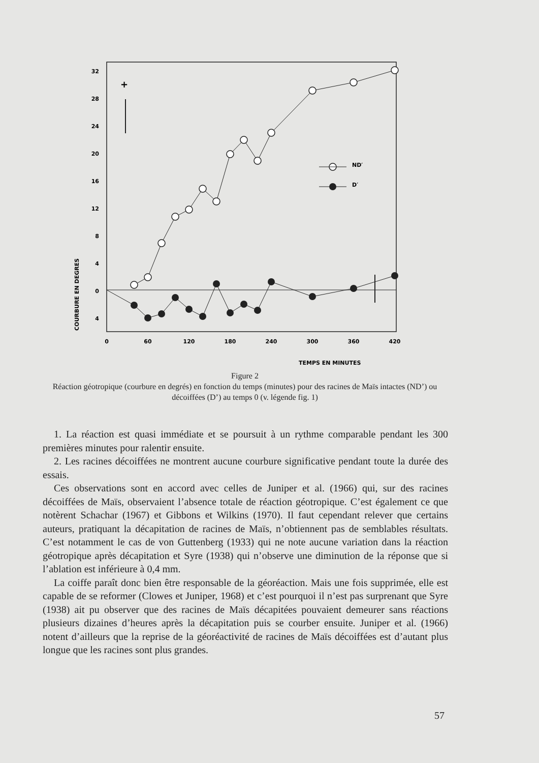32
28
24
20
16
12
8
4
0
4
COURBURE EN DEGRES
0
60
120
180
240
300
360
420
TEMPS EN MINUTES
+
ND′
D′
Figure 2
Réaction géotropique (courbure en degrés) en fonction du temps (minutes) pour des racines de Maïs intactes (ND’) ou décoiffées (D’) au temps 0 (v. légende fig. 1)
1. La réaction est quasi immédiate et se poursuit à un rythme comparable pendant les 300 premières minutes pour ralentir ensuite.
2. Les racines décoiffées ne montrent aucune courbure significative pendant toute la durée des essais.
Ces observations sont en accord avec celles de Juniper et al. (1966) qui, sur des racines décoiffées de Maïs, observaient l’absence totale de réaction géotropique. C’est également ce que notèrent Schachar (1967) et Gibbons et Wilkins (1970). Il faut cependant relever que certains auteurs, pratiquant la décapitation de racines de Maïs, n’obtiennent pas de semblables résultats. C’est notamment le cas de von Guttenberg (1933) qui ne note aucune variation dans la réaction géotropique après décapitation et Syre (1938) qui n’observe une diminution de la réponse que si l’ablation est inférieure à 0,4 mm.
La coiffe paraît donc bien être responsable de la géoréaction. Mais une fois supprimée, elle est capable de se reformer (Clowes et Juniper, 1968) et c’est pourquoi il n’est pas surprenant que Syre (1938) ait pu observer que des racines de Maïs décapitées pouvaient demeurer sans réactions plusieurs dizaines d’heures après la décapitation puis se courber ensuite. Juniper et al. (1966) notent d’ailleurs que la reprise de la géoréactivité de racines de Maïs décoiffées est d’autant plus longue que les racines sont plus grandes.
57